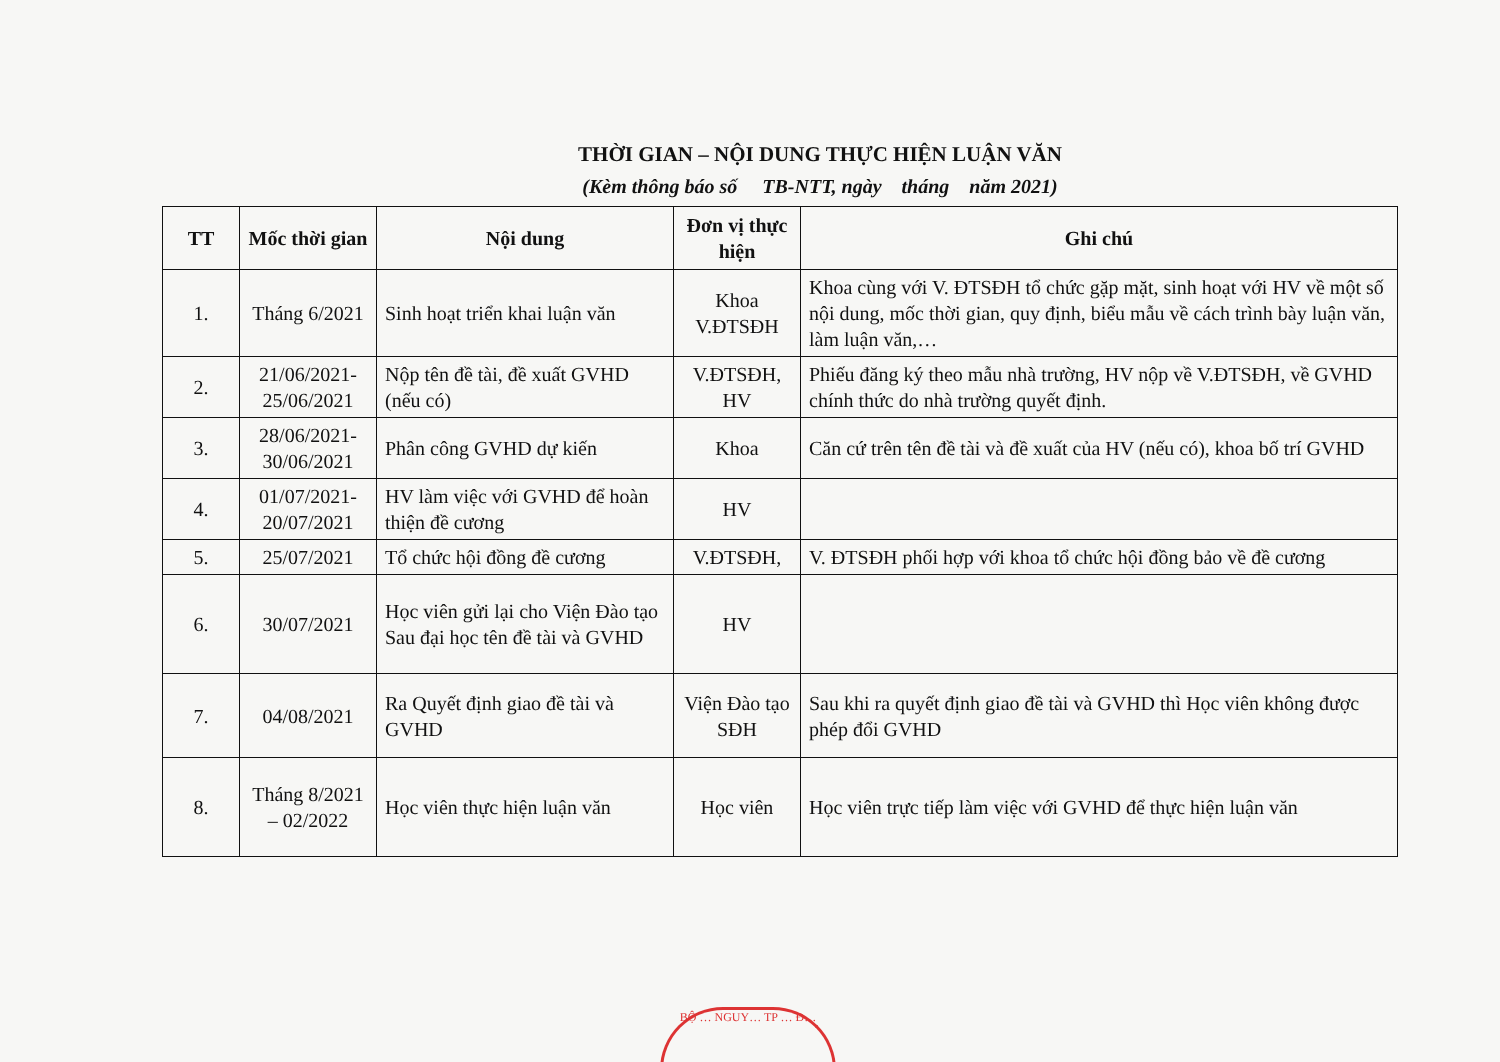THỜI GIAN – NỘI DUNG THỰC HIỆN LUẬN VĂN
(Kèm thông báo số TB-NTT, ngày tháng năm 2021)
| TT | Mốc thời gian | Nội dung | Đơn vị thực hiện | Ghi chú |
| --- | --- | --- | --- | --- |
| 1. | Tháng 6/2021 | Sinh hoạt triển khai luận văn | Khoa V.ĐTSĐH | Khoa cùng với V. ĐTSĐH tổ chức gặp mặt, sinh hoạt với HV về một số nội dung, mốc thời gian, quy định, biểu mẫu về cách trình bày luận văn, làm luận văn,… |
| 2. | 21/06/2021-25/06/2021 | Nộp tên đề tài, đề xuất GVHD (nếu có) | V.ĐTSĐH, HV | Phiếu đăng ký theo mẫu nhà trường, HV nộp về V.ĐTSĐH, về GVHD chính thức do nhà trường quyết định. |
| 3. | 28/06/2021-30/06/2021 | Phân công GVHD dự kiến | Khoa | Căn cứ trên tên đề tài và đề xuất của HV (nếu có), khoa bố trí GVHD |
| 4. | 01/07/2021-20/07/2021 | HV làm việc với GVHD để hoàn thiện đề cương | HV | |
| 5. | 25/07/2021 | Tổ chức hội đồng đề cương | V.ĐTSĐH, | V. ĐTSĐH phối hợp với khoa tổ chức hội đồng bảo về đề cương |
| 6. | 30/07/2021 | Học viên gửi lại cho Viện Đào tạo Sau đại học tên đề tài và GVHD | HV | |
| 7. | 04/08/2021 | Ra Quyết định giao đề tài và GVHD | Viện Đào tạo SĐH | Sau khi ra quyết định giao đề tài và GVHD thì Học viên không được phép đổi GVHD |
| 8. | Tháng 8/2021 – 02/2022 | Học viên thực hiện luận văn | Học viên | Học viên trực tiếp làm việc với GVHD để thực hiện luận văn |
BỘ … NGUY… TP … Đ…